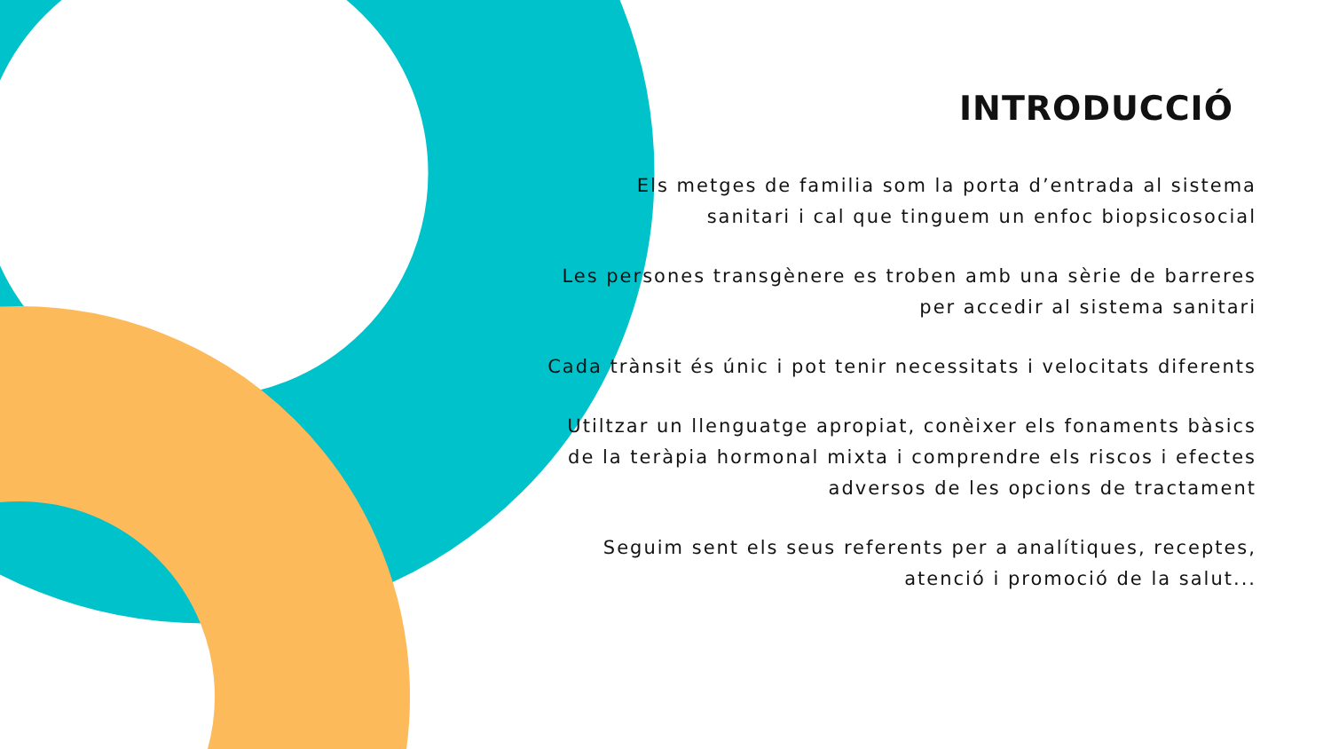INTRODUCCIÓ
Els metges de familia som la porta d’entrada al sistema sanitari i cal que tinguem un enfoc biopsicosocial
Les persones transgènere es troben amb una sèrie de barreres per accedir al sistema sanitari
Cada trànsit és únic i pot tenir necessitats i velocitats diferents
Utiltzar un llenguatge apropiat, conèixer els fonaments bàsics de la teràpia hormonal mixta i comprendre els riscos i efectes adversos de les opcions de tractament
Seguim sent els seus referents per a analítiques, receptes, atenció i promoció de la salut...